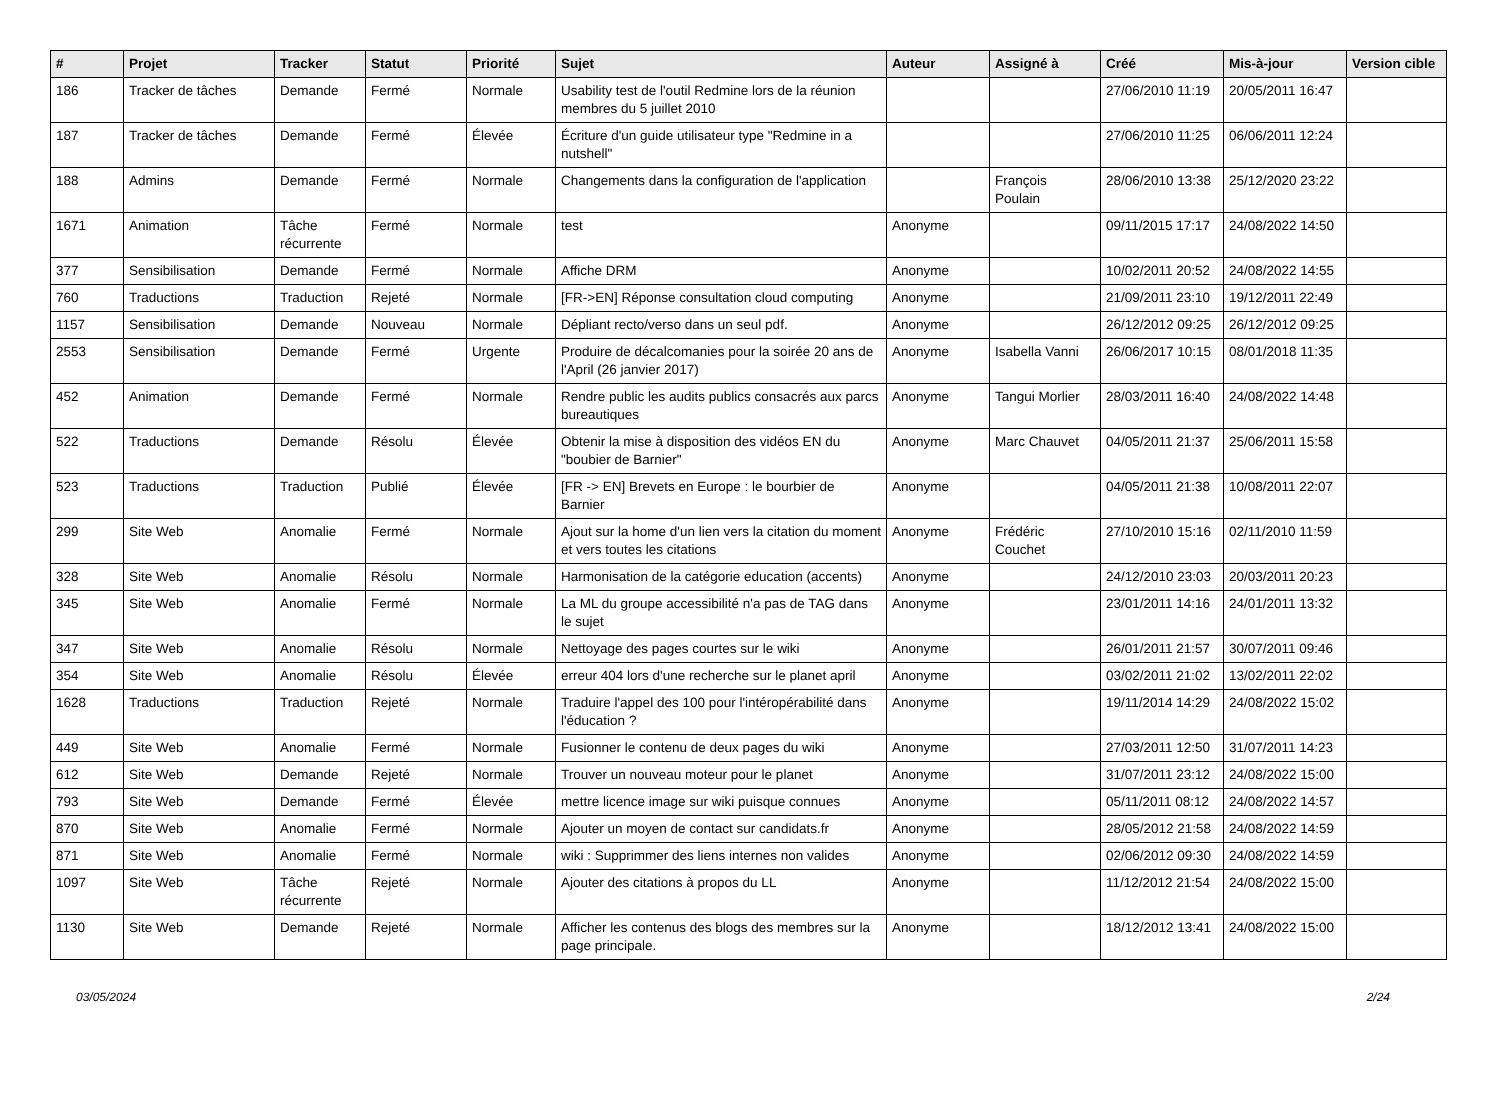| # | Projet | Tracker | Statut | Priorité | Sujet | Auteur | Assigné à | Créé | Mis-à-jour | Version cible |
| --- | --- | --- | --- | --- | --- | --- | --- | --- | --- | --- |
| 186 | Tracker de tâches | Demande | Fermé | Normale | Usability test de l'outil Redmine lors de la réunion membres du 5 juillet 2010 | | | 27/06/2010 11:19 | 20/05/2011 16:47 | |
| 187 | Tracker de tâches | Demande | Fermé | Élevée | Écriture d'un guide utilisateur type "Redmine in a nutshell" | | | 27/06/2010 11:25 | 06/06/2011 12:24 | |
| 188 | Admins | Demande | Fermé | Normale | Changements dans la configuration de l'application | | François Poulain | 28/06/2010 13:38 | 25/12/2020 23:22 | |
| 1671 | Animation | Tâche récurrente | Fermé | Normale | test | Anonyme | | 09/11/2015 17:17 | 24/08/2022 14:50 | |
| 377 | Sensibilisation | Demande | Fermé | Normale | Affiche DRM | Anonyme | | 10/02/2011 20:52 | 24/08/2022 14:55 | |
| 760 | Traductions | Traduction | Rejeté | Normale | [FR->EN] Réponse consultation cloud computing | Anonyme | | 21/09/2011 23:10 | 19/12/2011 22:49 | |
| 1157 | Sensibilisation | Demande | Nouveau | Normale | Dépliant recto/verso dans un seul pdf. | Anonyme | | 26/12/2012 09:25 | 26/12/2012 09:25 | |
| 2553 | Sensibilisation | Demande | Fermé | Urgente | Produire de décalcomanies pour la soirée 20 ans de l'April (26 janvier 2017) | Anonyme | Isabella Vanni | 26/06/2017 10:15 | 08/01/2018 11:35 | |
| 452 | Animation | Demande | Fermé | Normale | Rendre public les audits publics consacrés aux parcs bureautiques | Anonyme | Tangui Morlier | 28/03/2011 16:40 | 24/08/2022 14:48 | |
| 522 | Traductions | Demande | Résolu | Élevée | Obtenir la mise à disposition des vidéos EN du "boubier de Barnier" | Anonyme | Marc Chauvet | 04/05/2011 21:37 | 25/06/2011 15:58 | |
| 523 | Traductions | Traduction | Publié | Élevée | [FR -> EN] Brevets en Europe : le bourbier de Barnier | Anonyme | | 04/05/2011 21:38 | 10/08/2011 22:07 | |
| 299 | Site Web | Anomalie | Fermé | Normale | Ajout sur la home d'un lien vers la citation du moment et vers toutes les citations | Anonyme | Frédéric Couchet | 27/10/2010 15:16 | 02/11/2010 11:59 | |
| 328 | Site Web | Anomalie | Résolu | Normale | Harmonisation de la catégorie education (accents) | Anonyme | | 24/12/2010 23:03 | 20/03/2011 20:23 | |
| 345 | Site Web | Anomalie | Fermé | Normale | La ML du groupe accessibilité n'a pas de TAG dans le sujet | Anonyme | | 23/01/2011 14:16 | 24/01/2011 13:32 | |
| 347 | Site Web | Anomalie | Résolu | Normale | Nettoyage des pages courtes sur le wiki | Anonyme | | 26/01/2011 21:57 | 30/07/2011 09:46 | |
| 354 | Site Web | Anomalie | Résolu | Élevée | erreur 404 lors d'une recherche sur le planet april | Anonyme | | 03/02/2011 21:02 | 13/02/2011 22:02 | |
| 1628 | Traductions | Traduction | Rejeté | Normale | Traduire l'appel des 100 pour l'intéropérabilité dans l'éducation ? | Anonyme | | 19/11/2014 14:29 | 24/08/2022 15:02 | |
| 449 | Site Web | Anomalie | Fermé | Normale | Fusionner le contenu de deux pages du wiki | Anonyme | | 27/03/2011 12:50 | 31/07/2011 14:23 | |
| 612 | Site Web | Demande | Rejeté | Normale | Trouver un nouveau moteur pour le planet | Anonyme | | 31/07/2011 23:12 | 24/08/2022 15:00 | |
| 793 | Site Web | Demande | Fermé | Élevée | mettre licence image sur wiki puisque connues | Anonyme | | 05/11/2011 08:12 | 24/08/2022 14:57 | |
| 870 | Site Web | Anomalie | Fermé | Normale | Ajouter un moyen de contact sur candidats.fr | Anonyme | | 28/05/2012 21:58 | 24/08/2022 14:59 | |
| 871 | Site Web | Anomalie | Fermé | Normale | wiki : Supprimmer des liens internes non valides | Anonyme | | 02/06/2012 09:30 | 24/08/2022 14:59 | |
| 1097 | Site Web | Tâche récurrente | Rejeté | Normale | Ajouter des citations à propos du LL | Anonyme | | 11/12/2012 21:54 | 24/08/2022 15:00 | |
| 1130 | Site Web | Demande | Rejeté | Normale | Afficher les contenus des blogs des membres sur la page principale. | Anonyme | | 18/12/2012 13:41 | 24/08/2022 15:00 | |
03/05/2024 2/24